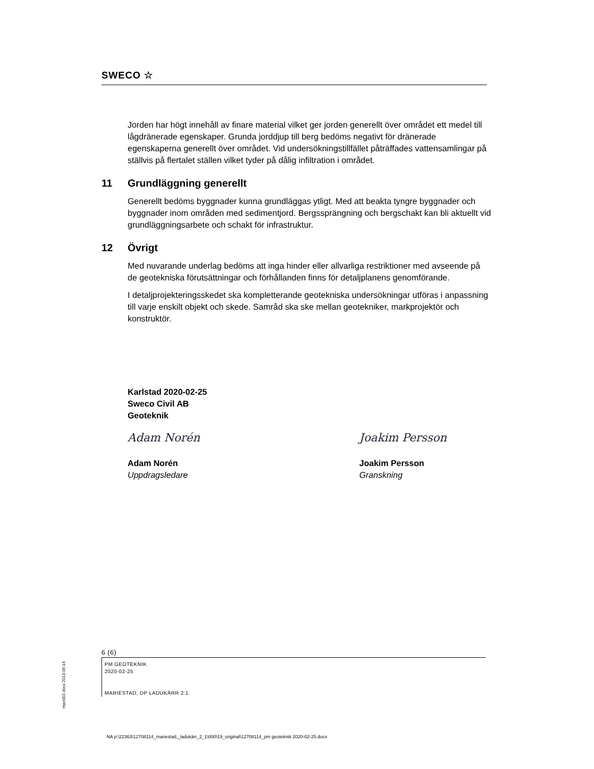SWECO ☆
Jorden har högt innehåll av finare material vilket ger jorden generellt över området ett medel till lågdränerade egenskaper. Grunda jorddjup till berg bedöms negativt för dränerade egenskaperna generellt över området. Vid undersökningstillfället påträffades vattensamlingar på ställvis på flertalet ställen vilket tyder på dålig infiltration i området.
11 Grundläggning generellt
Generellt bedöms byggnader kunna grundläggas ytligt. Med att beakta tyngre byggnader och byggnader inom områden med sedimentjord. Bergssprängning och bergschakt kan bli aktuellt vid grundläggningsarbete och schakt för infrastruktur.
12 Övrigt
Med nuvarande underlag bedöms att inga hinder eller allvarliga restriktioner med avseende på de geotekniska förutsättningar och förhållanden finns för detaljplanens genomförande.
I detaljprojekteringsskedet ska kompletterande geotekniska undersökningar utföras i anpassning till varje enskilt objekt och skede. Samråd ska ske mellan geotekniker, markprojektör och konstruktör.
Karlstad 2020-02-25
Sweco Civil AB
Geoteknik
Adam Norén
Adam Norén
Uppdragsledare
Joakim Persson
Joakim Persson
Granskning
6 (6)
PM GEOTEKNIK
2020-02-25
MARIESTAD, DP LADUKÄRR 2:1.
repo002.docx 2013-06-14
NA p:\22363\12708114_mariestad,_ladukärr_2_1\000\19_original\12708114_pm geoteknik 2020-02-25.docx